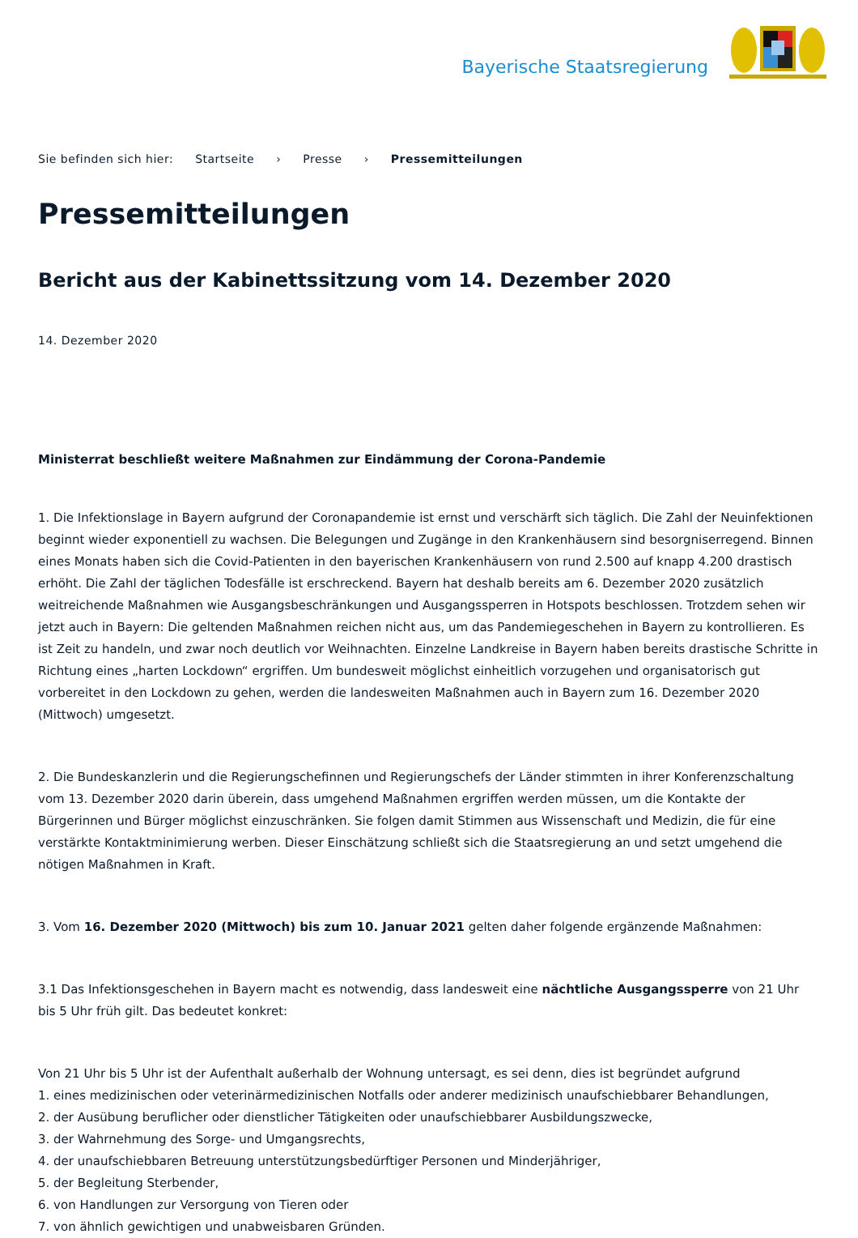Bayerische Staatsregierung
Sie befinden sich hier: Startseite › Presse › Pressemitteilungen
Pressemitteilungen
Bericht aus der Kabinettssitzung vom 14. Dezember 2020
14. Dezember 2020
Ministerrat beschließt weitere Maßnahmen zur Eindämmung der Corona-Pandemie
1. Die Infektionslage in Bayern aufgrund der Coronapandemie ist ernst und verschärft sich täglich. Die Zahl der Neuinfektionen beginnt wieder exponentiell zu wachsen. Die Belegungen und Zugänge in den Krankenhäusern sind besorgniserregend. Binnen eines Monats haben sich die Covid-Patienten in den bayerischen Krankenhäusern von rund 2.500 auf knapp 4.200 drastisch erhöht. Die Zahl der täglichen Todesfälle ist erschreckend. Bayern hat deshalb bereits am 6. Dezember 2020 zusätzlich weitreichende Maßnahmen wie Ausgangsbeschränkungen und Ausgangssperren in Hotspots beschlossen. Trotzdem sehen wir jetzt auch in Bayern: Die geltenden Maßnahmen reichen nicht aus, um das Pandemiegeschehen in Bayern zu kontrollieren. Es ist Zeit zu handeln, und zwar noch deutlich vor Weihnachten. Einzelne Landkreise in Bayern haben bereits drastische Schritte in Richtung eines „harten Lockdown“ ergriffen. Um bundesweit möglichst einheitlich vorzugehen und organisatorisch gut vorbereitet in den Lockdown zu gehen, werden die landesweiten Maßnahmen auch in Bayern zum 16. Dezember 2020 (Mittwoch) umgesetzt.
2. Die Bundeskanzlerin und die Regierungschefinnen und Regierungschefs der Länder stimmten in ihrer Konferenzschaltung vom 13. Dezember 2020 darin überein, dass umgehend Maßnahmen ergriffen werden müssen, um die Kontakte der Bürgerinnen und Bürger möglichst einzuschränken. Sie folgen damit Stimmen aus Wissenschaft und Medizin, die für eine verstärkte Kontaktminimierung werben. Dieser Einschätzung schließt sich die Staatsregierung an und setzt umgehend die nötigen Maßnahmen in Kraft.
3. Vom 16. Dezember 2020 (Mittwoch) bis zum 10. Januar 2021 gelten daher folgende ergänzende Maßnahmen:
3.1 Das Infektionsgeschehen in Bayern macht es notwendig, dass landesweit eine nächtliche Ausgangssperre von 21 Uhr bis 5 Uhr früh gilt. Das bedeutet konkret:
Von 21 Uhr bis 5 Uhr ist der Aufenthalt außerhalb der Wohnung untersagt, es sei denn, dies ist begründet aufgrund
1. eines medizinischen oder veterinärmedizinischen Notfalls oder anderer medizinisch unaufschiebbarer Behandlungen,
2. der Ausübung beruflicher oder dienstlicher Tätigkeiten oder unaufschiebbarer Ausbildungszwecke,
3. der Wahrnehmung des Sorge- und Umgangsrechts,
4. der unaufschiebbaren Betreuung unterstützungsbedürftiger Personen und Minderjähriger,
5. der Begleitung Sterbender,
6. von Handlungen zur Versorgung von Tieren oder
7. von ähnlich gewichtigen und unabweisbaren Gründen.